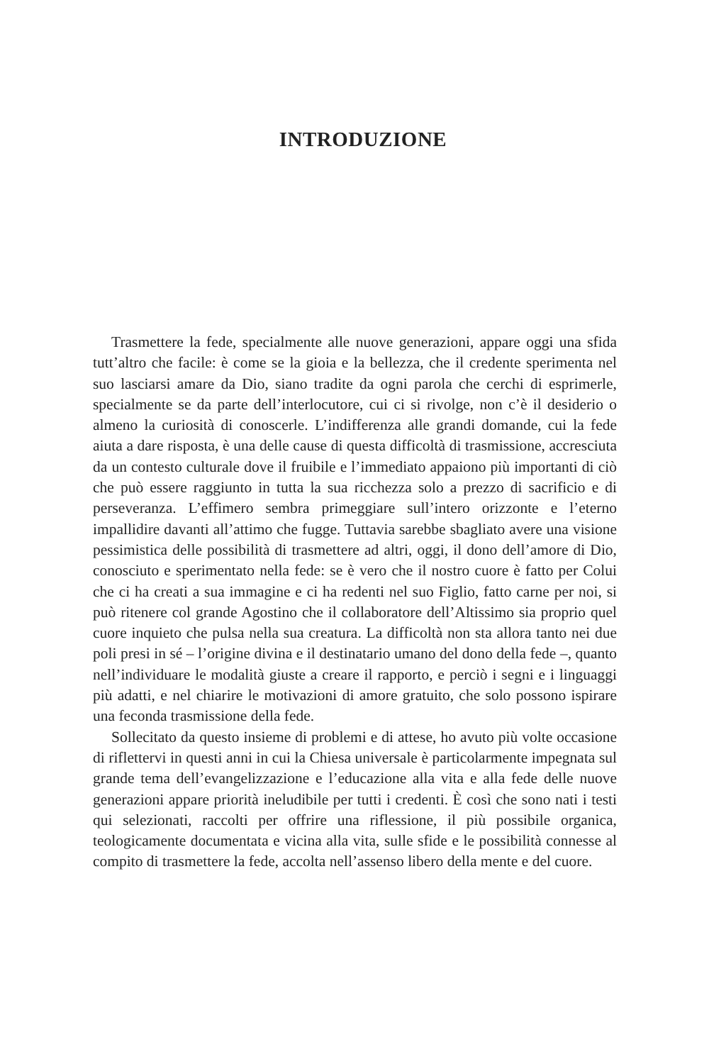INTRODUZIONE
Trasmettere la fede, specialmente alle nuove generazioni, appare oggi una sfida tutt’altro che facile: è come se la gioia e la bellezza, che il credente sperimenta nel suo lasciarsi amare da Dio, siano tradite da ogni parola che cerchi di esprimerle, specialmente se da parte dell’interlocutore, cui ci si rivolge, non c’è il desiderio o almeno la curiosità di conoscerle. L’indifferenza alle grandi domande, cui la fede aiuta a dare risposta, è una delle cause di questa difficoltà di trasmissione, accresciuta da un contesto culturale dove il fruibile e l’immediato appaiono più importanti di ciò che può essere raggiunto in tutta la sua ricchezza solo a prezzo di sacrificio e di perseveranza. L’effimero sembra primeggiare sull’intero orizzonte e l’eterno impallidire davanti all’attimo che fugge. Tuttavia sarebbe sbagliato avere una visione pessimistica delle possibilità di trasmettere ad altri, oggi, il dono dell’amore di Dio, conosciuto e sperimentato nella fede: se è vero che il nostro cuore è fatto per Colui che ci ha creati a sua immagine e ci ha redenti nel suo Figlio, fatto carne per noi, si può ritenere col grande Agostino che il collaboratore dell’Altissimo sia proprio quel cuore inquieto che pulsa nella sua creatura. La difficoltà non sta allora tanto nei due poli presi in sé – l’origine divina e il destinatario umano del dono della fede –, quanto nell’individuare le modalità giuste a creare il rapporto, e perciò i segni e i linguaggi più adatti, e nel chiarire le motivazioni di amore gratuito, che solo possono ispirare una feconda trasmissione della fede.
Sollecitato da questo insieme di problemi e di attese, ho avuto più volte occasione di riflettervi in questi anni in cui la Chiesa universale è particolarmente impegnata sul grande tema dell’evangelizzazione e l’educazione alla vita e alla fede delle nuove generazioni appare priorità ineludibile per tutti i credenti. È così che sono nati i testi qui selezionati, raccolti per offrire una riflessione, il più possibile organica, teologicamente documentata e vicina alla vita, sulle sfide e le possibilità connesse al compito di trasmettere la fede, accolta nell’assenso libero della mente e del cuore.